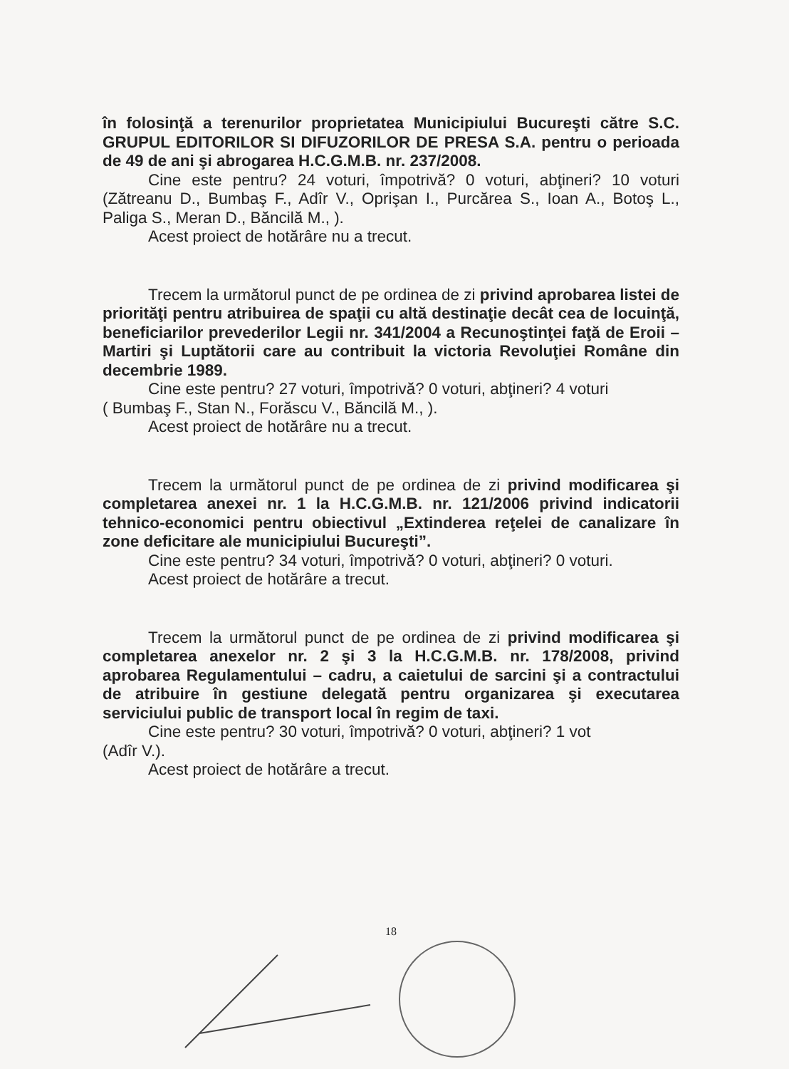în folosinţă a terenurilor proprietatea Municipiului Bucureşti către S.C. GRUPUL EDITORILOR SI DIFUZORILOR DE PRESA S.A. pentru o perioada de 49 de ani şi abrogarea H.C.G.M.B. nr. 237/2008.
Cine este pentru? 24 voturi, împotrivă? 0 voturi, abţineri? 10 voturi (Zătreanu D., Bumbaş F., Adîr V., Oprişan I., Purcărea S., Ioan A., Botoş L., Paliga S., Meran D., Băncilă M., ).
Acest proiect de hotărâre nu a trecut.
Trecem la următorul punct de pe ordinea de zi privind aprobarea listei de priorităţi pentru atribuirea de spaţii cu altă destinaţie decât cea de locuinţă, beneficiarilor prevederilor Legii nr. 341/2004 a Recunoştinţei faţă de Eroii – Martiri şi Luptătorii care au contribuit la victoria Revoluţiei Române din decembrie 1989.
Cine este pentru? 27 voturi, împotrivă? 0 voturi, abţineri? 4 voturi
( Bumbaş F., Stan N., Forăscu V., Băncilă M., ).
Acest proiect de hotărâre nu a trecut.
Trecem la următorul punct de pe ordinea de zi privind modificarea şi completarea anexei nr. 1 la H.C.G.M.B. nr. 121/2006 privind indicatorii tehnico-economici pentru obiectivul „Extinderea reţelei de canalizare în zone deficitare ale municipiului Bucureşti”.
Cine este pentru? 34 voturi, împotrivă? 0 voturi, abţineri? 0 voturi.
Acest proiect de hotărâre a trecut.
Trecem la următorul punct de pe ordinea de zi privind modificarea şi completarea anexelor nr. 2 şi 3 la H.C.G.M.B. nr. 178/2008, privind aprobarea Regulamentului – cadru, a caietului de sarcini şi a contractului de atribuire în gestiune delegată pentru organizarea şi executarea serviciului public de transport local în regim de taxi.
Cine este pentru? 30 voturi, împotrivă? 0 voturi, abţineri? 1 vot
(Adîr V.).
Acest proiect de hotărâre a trecut.
18